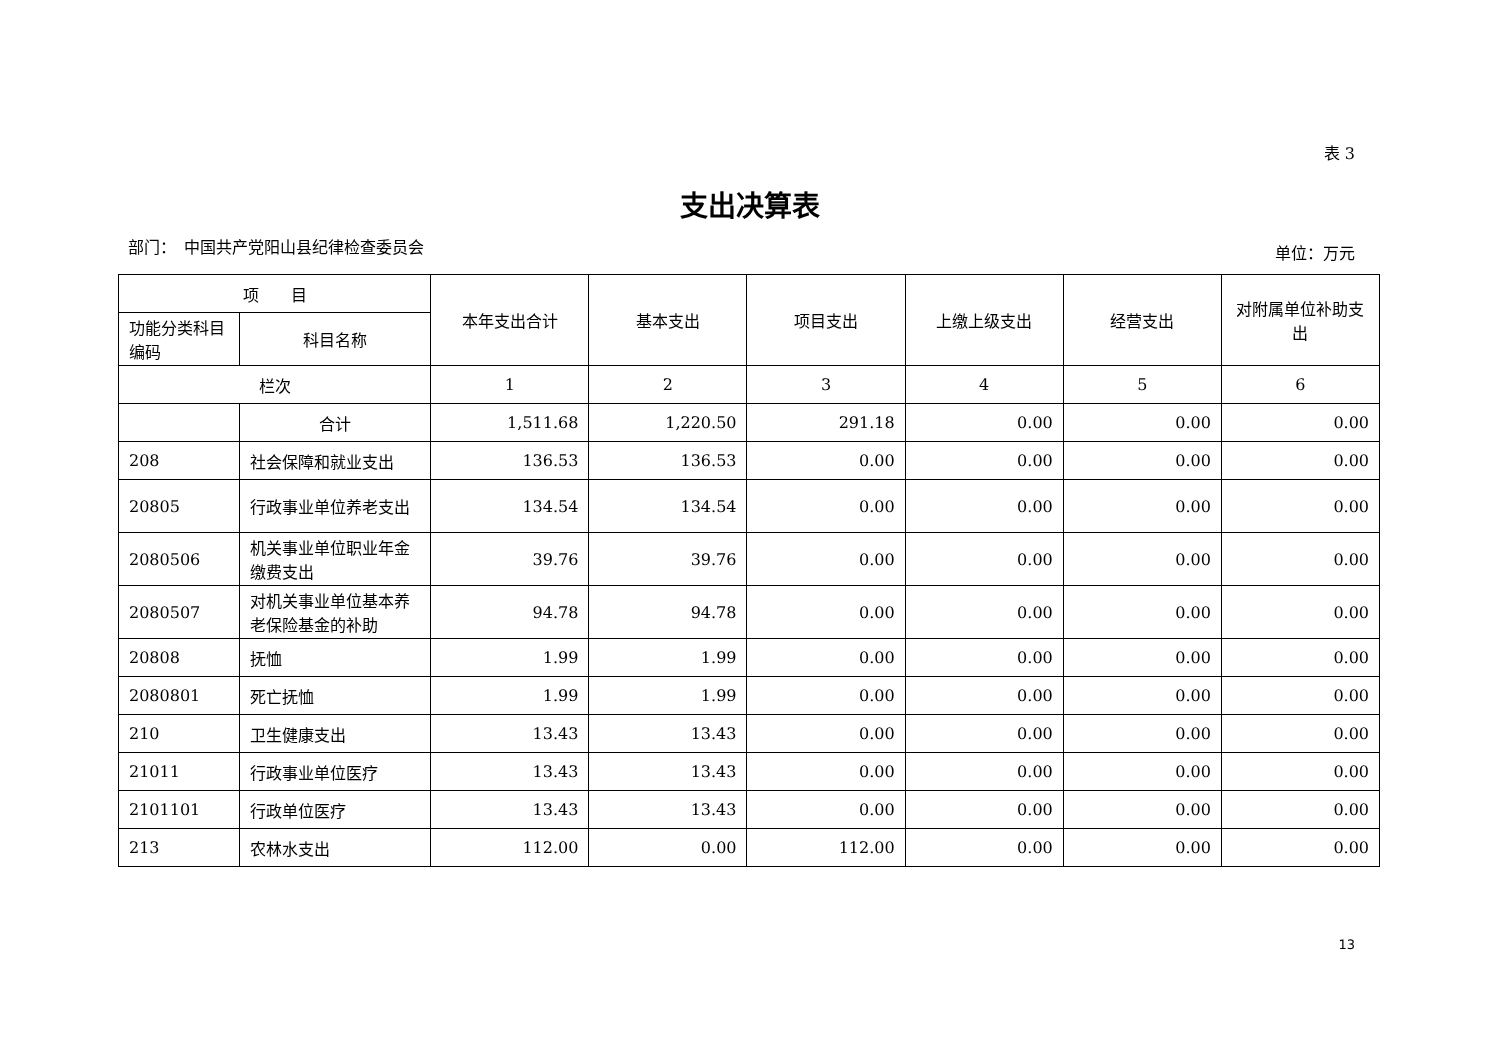表 3
支出决算表
部门：　中国共产党阳山县纪律检查委员会 单位：万元
| 项 目 | | 本年支出合计 | 基本支出 | 项目支出 | 上缴上级支出 | 经营支出 | 对附属单位补助支出 |
| --- | --- | --- | --- | --- | --- | --- | --- |
| 功能分类科目编码 | 科目名称 | | | | | | |
| 栏次 | | 1 | 2 | 3 | 4 | 5 | 6 |
| | 合计 | 1,511.68 | 1,220.50 | 291.18 | 0.00 | 0.00 | 0.00 |
| 208 | 社会保障和就业支出 | 136.53 | 136.53 | 0.00 | 0.00 | 0.00 | 0.00 |
| 20805 | 行政事业单位养老支出 | 134.54 | 134.54 | 0.00 | 0.00 | 0.00 | 0.00 |
| 2080506 | 机关事业单位职业年金缴费支出 | 39.76 | 39.76 | 0.00 | 0.00 | 0.00 | 0.00 |
| 2080507 | 对机关事业单位基本养老保险基金的补助 | 94.78 | 94.78 | 0.00 | 0.00 | 0.00 | 0.00 |
| 20808 | 抚恤 | 1.99 | 1.99 | 0.00 | 0.00 | 0.00 | 0.00 |
| 2080801 | 死亡抚恤 | 1.99 | 1.99 | 0.00 | 0.00 | 0.00 | 0.00 |
| 210 | 卫生健康支出 | 13.43 | 13.43 | 0.00 | 0.00 | 0.00 | 0.00 |
| 21011 | 行政事业单位医疗 | 13.43 | 13.43 | 0.00 | 0.00 | 0.00 | 0.00 |
| 2101101 | 行政单位医疗 | 13.43 | 13.43 | 0.00 | 0.00 | 0.00 | 0.00 |
| 213 | 农林水支出 | 112.00 | 0.00 | 112.00 | 0.00 | 0.00 | 0.00 |
13